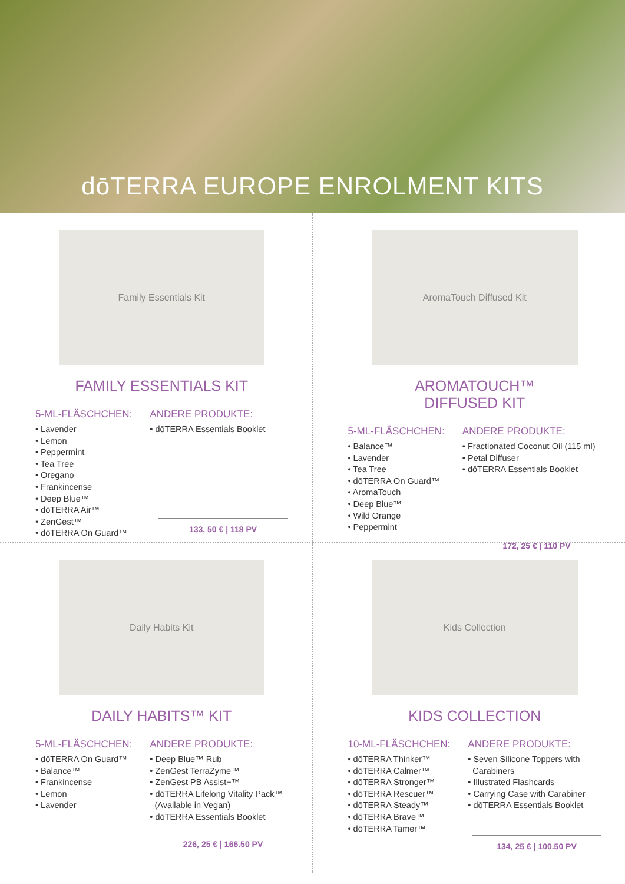dōTERRA EUROPE ENROLMENT KITS
Family Essentials Kit
FAMILY ESSENTIALS KIT
5-ML-FLÄSCHCHEN:
• Lavender
• Lemon
• Peppermint
• Tea Tree
• Oregano
• Frankincense
• Deep Blue™
• dōTERRA Air™
• ZenGest™
• dōTERRA On Guard™
ANDERE PRODUKTE:
• dōTERRA Essentials Booklet
133, 50 € | 118 PV
AromaTouch Diffused Kit
AROMATOUCH™
DIFFUSED KIT
5-ML-FLÄSCHCHEN:
• Balance™
• Lavender
• Tea Tree
• dōTERRA On Guard™
• AromaTouch
• Deep Blue™
• Wild Orange
• Peppermint
ANDERE PRODUKTE:
• Fractionated Coconut Oil (115 ml)
• Petal Diffuser
• dōTERRA Essentials Booklet
172, 25 € | 110 PV
Daily Habits Kit
DAILY HABITS™ KIT
5-ML-FLÄSCHCHEN:
• dōTERRA On Guard™
• Balance™
• Frankincense
• Lemon
• Lavender
ANDERE PRODUKTE:
• Deep Blue™ Rub
• ZenGest TerraZyme™
• ZenGest PB Assist+™
• dōTERRA Lifelong Vitality Pack™
(Available in Vegan)
• dōTERRA Essentials Booklet
226, 25 € | 166.50 PV
Kids Collection
KIDS COLLECTION
10-ML-FLÄSCHCHEN:
• dōTERRA Thinker™
• dōTERRA Calmer™
• dōTERRA Stronger™
• dōTERRA Rescuer™
• dōTERRA Steady™
• dōTERRA Brave™
• dōTERRA Tamer™
ANDERE PRODUKTE:
• Seven Silicone Toppers with
Carabiners
• Illustrated Flashcards
• Carrying Case with Carabiner
• dōTERRA Essentials Booklet
134, 25 € | 100.50 PV